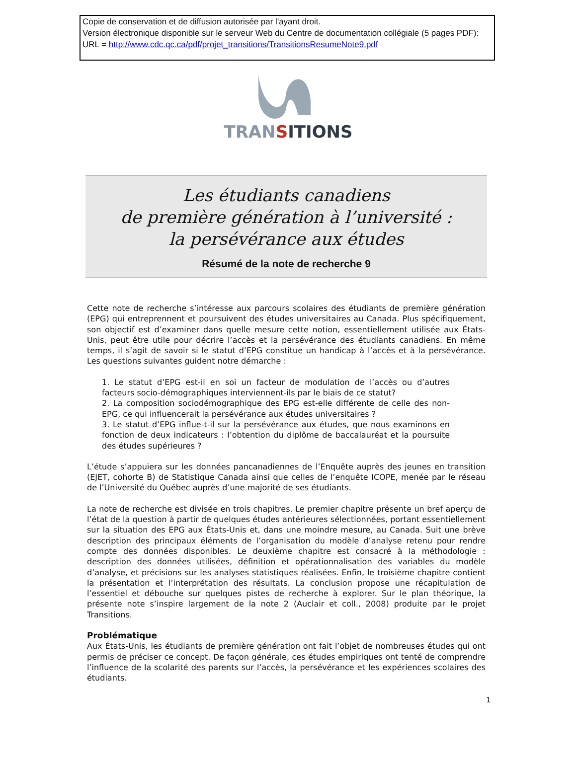Copie de conservation et de diffusion autorisée par l'ayant droit.
Version électronique disponible sur le serveur Web du Centre de documentation collégiale (5 pages PDF):
URL = http://www.cdc.qc.ca/pdf/projet_transitions/TransitionsResumeNote9.pdf
TRANSITIONS
Les étudiants canadiens
de première génération à l’université :
la persévérance aux études
Résumé de la note de recherche 9
Cette note de recherche s’intéresse aux parcours scolaires des étudiants de première génération (EPG) qui entreprennent et poursuivent des études universitaires au Canada. Plus spécifiquement, son objectif est d’examiner dans quelle mesure cette notion, essentiellement utilisée aux États-Unis, peut être utile pour décrire l’accès et la persévérance des étudiants canadiens. En même temps, il s’agit de savoir si le statut d’EPG constitue un handicap à l’accès et à la persévérance. Les questions suivantes guident notre démarche :
1. Le statut d’EPG est-il en soi un facteur de modulation de l’accès ou d’autres facteurs socio-démographiques interviennent-ils par le biais de ce statut?
2. La composition sociodémographique des EPG est-elle différente de celle des non-EPG, ce qui influencerait la persévérance aux études universitaires ?
3. Le statut d’EPG influe-t-il sur la persévérance aux études, que nous examinons en fonction de deux indicateurs : l’obtention du diplôme de baccalauréat et la poursuite des études supérieures ?
L’étude s’appuiera sur les données pancanadiennes de l’Enquête auprès des jeunes en transition (EJET, cohorte B) de Statistique Canada ainsi que celles de l’enquête ICOPE, menée par le réseau de l’Université du Québec auprès d’une majorité de ses étudiants.
La note de recherche est divisée en trois chapitres. Le premier chapitre présente un bref aperçu de l’état de la question à partir de quelques études antérieures sélectionnées, portant essentiellement sur la situation des EPG aux États-Unis et, dans une moindre mesure, au Canada. Suit une brève description des principaux éléments de l’organisation du modèle d’analyse retenu pour rendre compte des données disponibles. Le deuxième chapitre est consacré à la méthodologie : description des données utilisées, définition et opérationnalisation des variables du modèle d’analyse, et précisions sur les analyses statistiques réalisées. Enfin, le troisième chapitre contient la présentation et l’interprétation des résultats. La conclusion propose une récapitulation de l’essentiel et débouche sur quelques pistes de recherche à explorer. Sur le plan théorique, la présente note s’inspire largement de la note 2 (Auclair et coll., 2008) produite par le projet Transitions.
Problématique
Aux États-Unis, les étudiants de première génération ont fait l’objet de nombreuses études qui ont permis de préciser ce concept. De façon générale, ces études empiriques ont tenté de comprendre l’influence de la scolarité des parents sur l’accès, la persévérance et les expériences scolaires des étudiants.
1